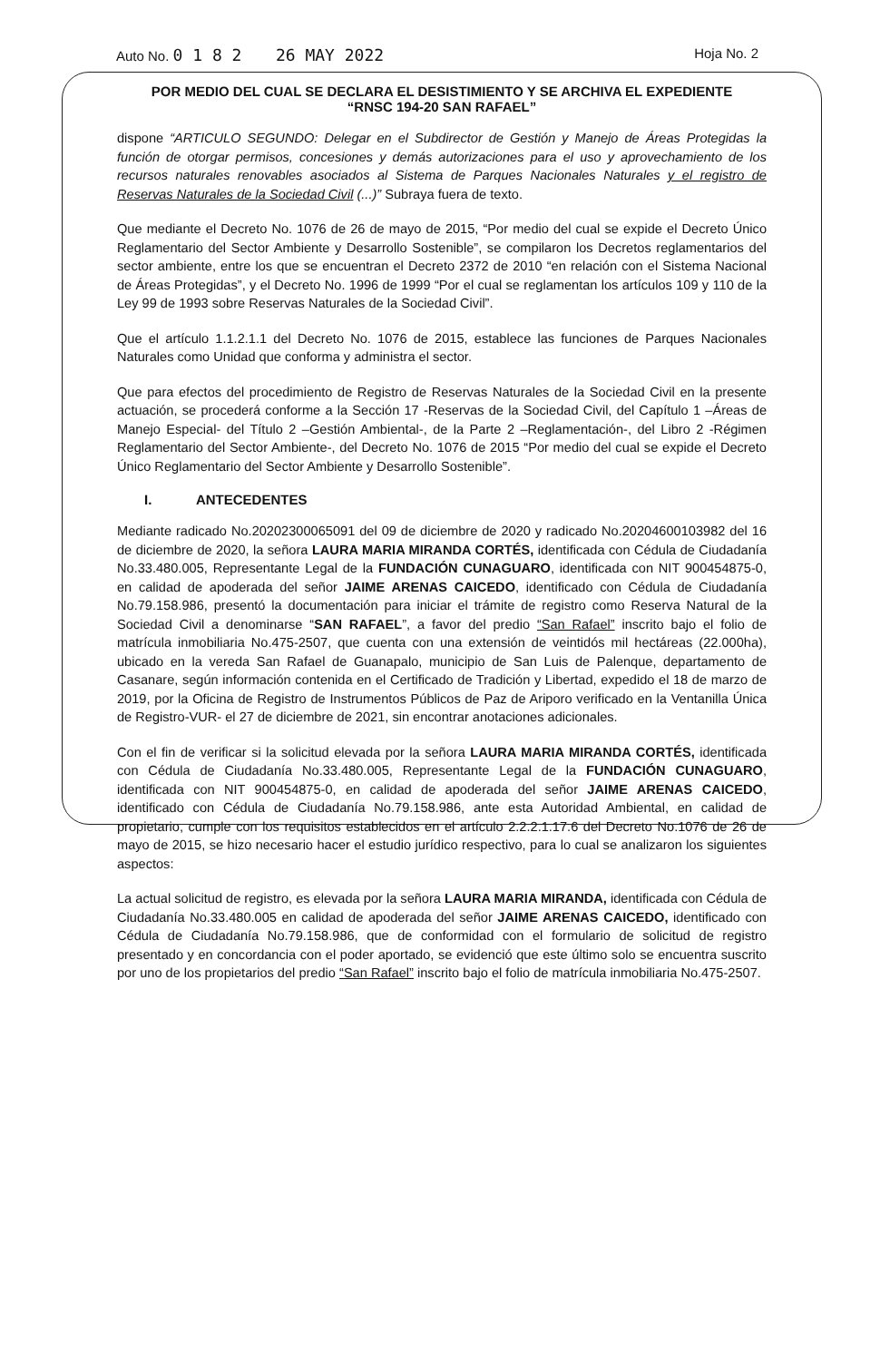Auto No. 0 1 8 2 26 MAY 2022
Hoja No. 2
POR MEDIO DEL CUAL SE DECLARA EL DESISTIMIENTO Y SE ARCHIVA EL EXPEDIENTE
“RNSC 194-20 SAN RAFAEL”
dispone “ARTICULO SEGUNDO: Delegar en el Subdirector de Gestión y Manejo de Áreas Protegidas la función de otorgar permisos, concesiones y demás autorizaciones para el uso y aprovechamiento de los recursos naturales renovables asociados al Sistema de Parques Nacionales Naturales y el registro de Reservas Naturales de la Sociedad Civil (...)” Subraya fuera de texto.
Que mediante el Decreto No. 1076 de 26 de mayo de 2015, “Por medio del cual se expide el Decreto Único Reglamentario del Sector Ambiente y Desarrollo Sostenible”, se compilaron los Decretos reglamentarios del sector ambiente, entre los que se encuentran el Decreto 2372 de 2010 “en relación con el Sistema Nacional de Áreas Protegidas”, y el Decreto No. 1996 de 1999 “Por el cual se reglamentan los artículos 109 y 110 de la Ley 99 de 1993 sobre Reservas Naturales de la Sociedad Civil”.
Que el artículo 1.1.2.1.1 del Decreto No. 1076 de 2015, establece las funciones de Parques Nacionales Naturales como Unidad que conforma y administra el sector.
Que para efectos del procedimiento de Registro de Reservas Naturales de la Sociedad Civil en la presente actuación, se procederá conforme a la Sección 17 -Reservas de la Sociedad Civil, del Capítulo 1 –Áreas de Manejo Especial- del Título 2 –Gestión Ambiental-, de la Parte 2 –Reglamentación-, del Libro 2 -Régimen Reglamentario del Sector Ambiente-, del Decreto No. 1076 de 2015 “Por medio del cual se expide el Decreto Único Reglamentario del Sector Ambiente y Desarrollo Sostenible”.
I. ANTECEDENTES
Mediante radicado No.20202300065091 del 09 de diciembre de 2020 y radicado No.20204600103982 del 16 de diciembre de 2020, la señora LAURA MARIA MIRANDA CORTÉS, identificada con Cédula de Ciudadanía No.33.480.005, Representante Legal de la FUNDACIÓN CUNAGUARO, identificada con NIT 900454875-0, en calidad de apoderada del señor JAIME ARENAS CAICEDO, identificado con Cédula de Ciudadanía No.79.158.986, presentó la documentación para iniciar el trámite de registro como Reserva Natural de la Sociedad Civil a denominarse “SAN RAFAEL”, a favor del predio “San Rafael” inscrito bajo el folio de matrícula inmobiliaria No.475-2507, que cuenta con una extensión de veintidós mil hectáreas (22.000ha), ubicado en la vereda San Rafael de Guanapalo, municipio de San Luis de Palenque, departamento de Casanare, según información contenida en el Certificado de Tradición y Libertad, expedido el 18 de marzo de 2019, por la Oficina de Registro de Instrumentos Públicos de Paz de Ariporo verificado en la Ventanilla Única de Registro-VUR- el 27 de diciembre de 2021, sin encontrar anotaciones adicionales.
Con el fin de verificar si la solicitud elevada por la señora LAURA MARIA MIRANDA CORTÉS, identificada con Cédula de Ciudadanía No.33.480.005, Representante Legal de la FUNDACIÓN CUNAGUARO, identificada con NIT 900454875-0, en calidad de apoderada del señor JAIME ARENAS CAICEDO, identificado con Cédula de Ciudadanía No.79.158.986, ante esta Autoridad Ambiental, en calidad de propietario, cumple con los requisitos establecidos en el artículo 2.2.2.1.17.6 del Decreto No.1076 de 26 de mayo de 2015, se hizo necesario hacer el estudio jurídico respectivo, para lo cual se analizaron los siguientes aspectos:
La actual solicitud de registro, es elevada por la señora LAURA MARIA MIRANDA, identificada con Cédula de Ciudadanía No.33.480.005 en calidad de apoderada del señor JAIME ARENAS CAICEDO, identificado con Cédula de Ciudadanía No.79.158.986, que de conformidad con el formulario de solicitud de registro presentado y en concordancia con el poder aportado, se evidenció que este último solo se encuentra suscrito por uno de los propietarios del predio “San Rafael” inscrito bajo el folio de matrícula inmobiliaria No.475-2507.